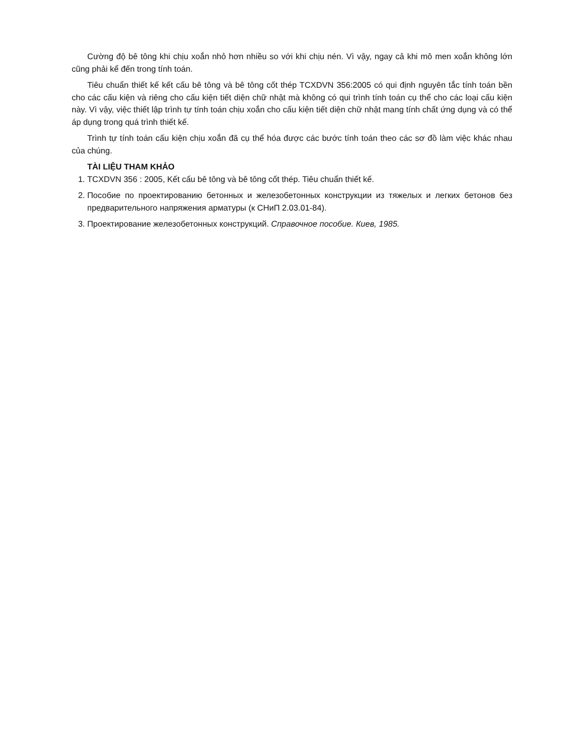Cường độ bê tông khi chịu xoắn nhỏ hơn nhiều so với khi chịu nén. Vì vậy, ngay cả khi mô men xoắn không lớn cũng phải kể đến trong tính toán.
Tiêu chuẩn thiết kế kết cấu bê tông và bê tông cốt thép TCXDVN 356:2005 có qui định nguyên tắc tính toán bền cho các cấu kiện và riêng cho cấu kiện tiết diện chữ nhật mà không có qui trình tính toán cụ thể cho các loại cấu kiện này. Vì vậy, việc thiết lập trình tự tính toán chịu xoắn cho cấu kiện tiết diện chữ nhật mang tính chất ứng dụng và có thể áp dụng trong quá trình thiết kế.
Trình tự tính toán cấu kiện chịu xoắn đã cụ thể hóa được các bước tính toán theo các sơ đồ làm việc khác nhau của chúng.
TÀI LIỆU THAM KHẢO
1. TCXDVN 356 : 2005, Kết cấu bê tông và bê tông cốt thép. Tiêu chuẩn thiết kế.
2. Пособие по проектированию бетонных и железобетонных конструкции из тяжелых и легких бетонов без предварительного напряжения арматуры (к СНиП 2.03.01-84).
3. Проектирование железобетонных конструкций. Справочное пособие. Киев, 1985.